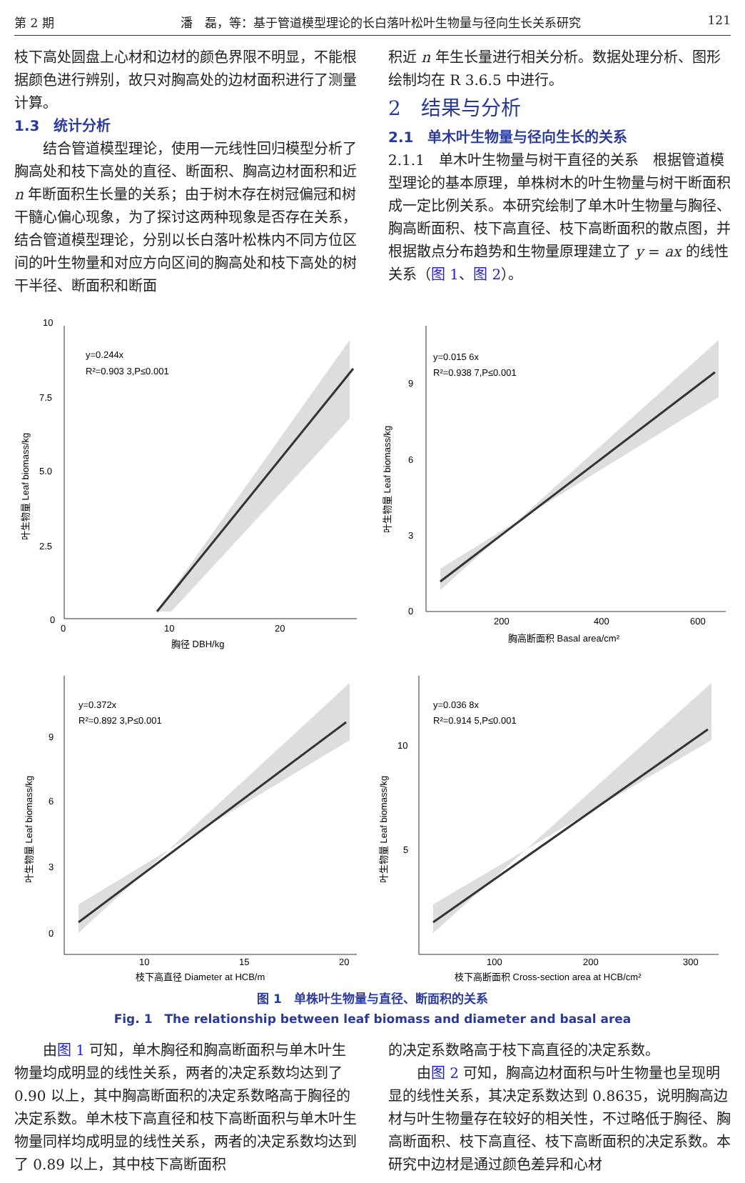第 2 期 潘　磊，等：基于管道模型理论的长白落叶松叶生物量与径向生长关系研究 121
枝下高处圆盘上心材和边材的颜色界限不明显，不能根据颜色进行辨别，故只对胸高处的边材面积进行了测量计算。
1.3　统计分析
结合管道模型理论，使用一元线性回归模型分析了胸高处和枝下高处的直径、断面积、胸高边材面积和近 n 年断面积生长量的关系；由于树木存在树冠偏冠和树干髓心偏心现象，为了探讨这两种现象是否存在关系，结合管道模型理论，分别以长白落叶松株内不同方位区间的叶生物量和对应方向区间的胸高处和枝下高处的树干半径、断面积和断面
积近 n 年生长量进行相关分析。数据处理分析、图形绘制均在 R 3.6.5 中进行。
2　结果与分析
2.1　单木叶生物量与径向生长的关系
2.1.1　单木叶生物量与树干直径的关系　根据管道模型理论的基本原理，单株树木的叶生物量与树干断面积成一定比例关系。本研究绘制了单木叶生物量与胸径、胸高断面积、枝下高直径、枝下高断面积的散点图，并根据散点分布趋势和生物量原理建立了 y = ax 的线性关系（图 1、图 2）。
10
7.5
5.0
2.5
0
0
10
20
胸径 DBH/kg
y=0.244x
R²=0.903 3,P≤0.001
叶生物量 Leaf biomass/kg
9
6
3
0
200
400
600
胸高断面积 Basal area/cm²
y=0.015 6x
R²=0.938 7,P≤0.001
叶生物量 Leaf biomass/kg
9
6
3
0
10
15
20
枝下高直径 Diameter at HCB/m
y=0.372x
R²=0.892 3,P≤0.001
叶生物量 Leaf biomass/kg
10
5
100
200
300
枝下高断面积 Cross-section area at HCB/cm²
y=0.036 8x
R²=0.914 5,P≤0.001
叶生物量 Leaf biomass/kg
图 1　单株叶生物量与直径、断面积的关系
Fig. 1　The relationship between leaf biomass and diameter and basal area
由图 1 可知，单木胸径和胸高断面积与单木叶生物量均成明显的线性关系，两者的决定系数均达到了 0.90 以上，其中胸高断面积的决定系数略高于胸径的决定系数。单木枝下高直径和枝下高断面积与单木叶生物量同样均成明显的线性关系，两者的决定系数均达到了 0.89 以上，其中枝下高断面积
的决定系数略高于枝下高直径的决定系数。
由图 2 可知，胸高边材面积与叶生物量也呈现明显的线性关系，其决定系数达到 0.8635，说明胸高边材与叶生物量存在较好的相关性，不过略低于胸径、胸高断面积、枝下高直径、枝下高断面积的决定系数。本研究中边材是通过颜色差异和心材